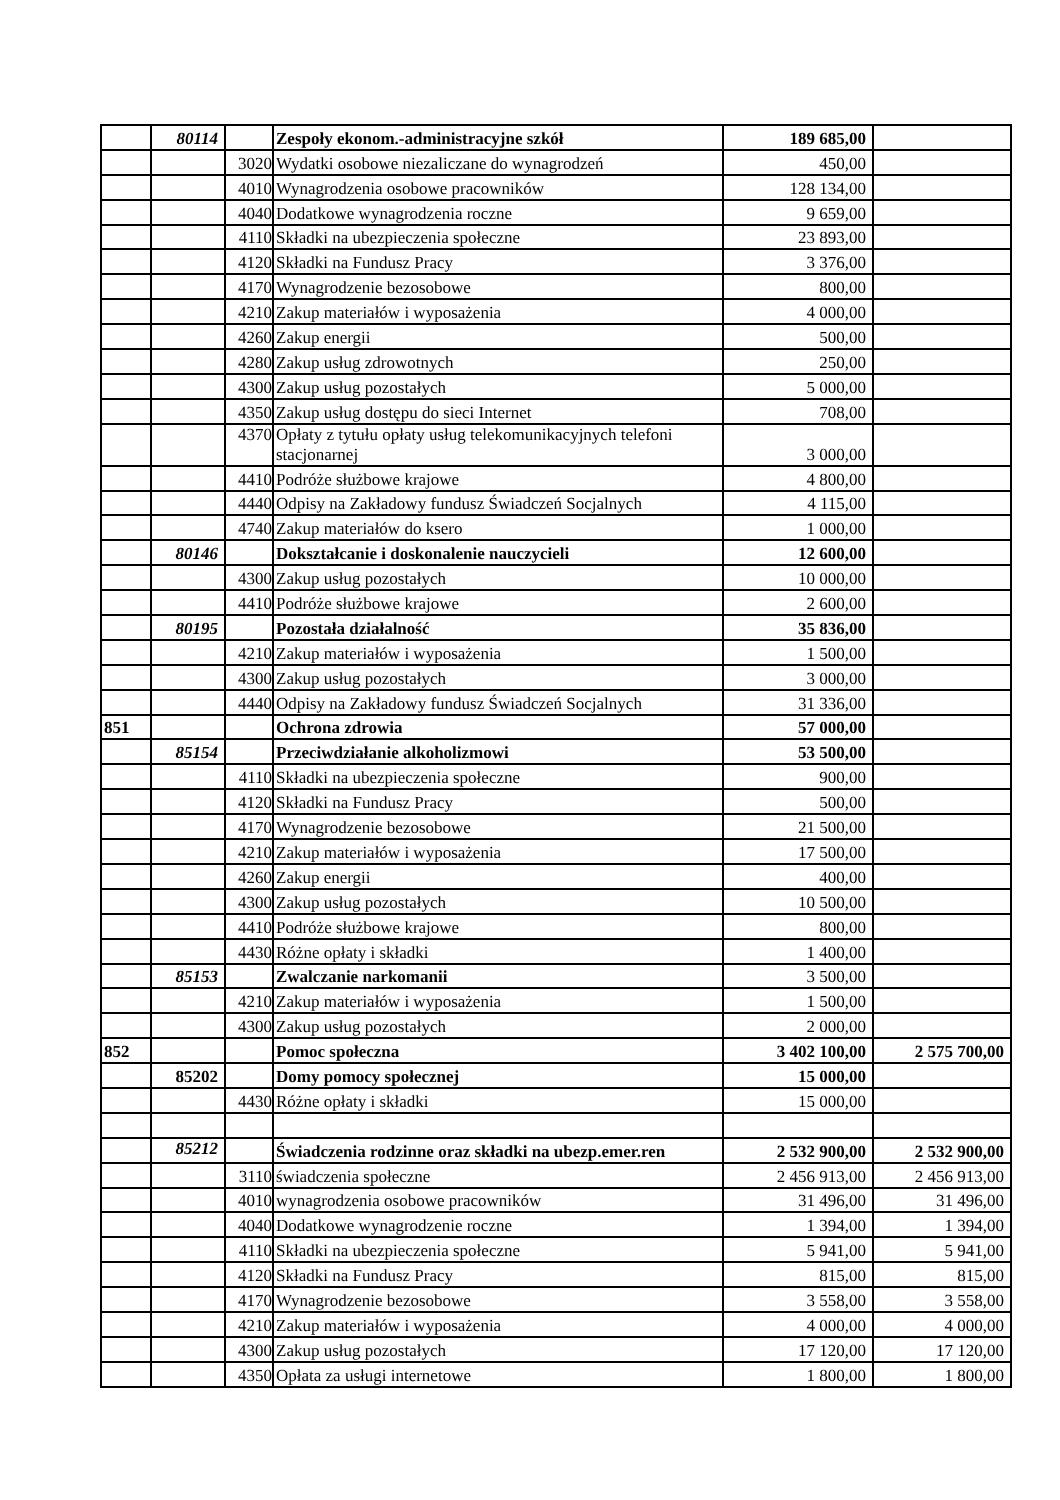| | 80114 | | Zespoły ekonom.-administracyjne szkół | 189 685,00 | |
| | | 3020 | Wydatki osobowe niezaliczane do wynagrodzeń | 450,00 | |
| | | 4010 | Wynagrodzenia osobowe pracowników | 128 134,00 | |
| | | 4040 | Dodatkowe wynagrodzenia roczne | 9 659,00 | |
| | | 4110 | Składki na ubezpieczenia społeczne | 23 893,00 | |
| | | 4120 | Składki na Fundusz Pracy | 3 376,00 | |
| | | 4170 | Wynagrodzenie bezosobowe | 800,00 | |
| | | 4210 | Zakup materiałów i wyposażenia | 4 000,00 | |
| | | 4260 | Zakup energii | 500,00 | |
| | | 4280 | Zakup usług zdrowotnych | 250,00 | |
| | | 4300 | Zakup usług pozostałych | 5 000,00 | |
| | | 4350 | Zakup usług dostępu do sieci Internet | 708,00 | |
| | | 4370 | Opłaty z tytułu opłaty usług telekomunikacyjnych telefoni stacjonarnej | 3 000,00 | |
| | | 4410 | Podróże służbowe krajowe | 4 800,00 | |
| | | 4440 | Odpisy na Zakładowy fundusz Świadczeń Socjalnych | 4 115,00 | |
| | | 4740 | Zakup materiałów do ksero | 1 000,00 | |
| | 80146 | | Dokształcanie i doskonalenie nauczycieli | 12 600,00 | |
| | | 4300 | Zakup usług pozostałych | 10 000,00 | |
| | | 4410 | Podróże służbowe krajowe | 2 600,00 | |
| | 80195 | | Pozostała działalność | 35 836,00 | |
| | | 4210 | Zakup materiałów i wyposażenia | 1 500,00 | |
| | | 4300 | Zakup usług pozostałych | 3 000,00 | |
| | | 4440 | Odpisy na Zakładowy fundusz Świadczeń Socjalnych | 31 336,00 | |
| 851 | | | Ochrona zdrowia | 57 000,00 | |
| | 85154 | | Przeciwdziałanie alkoholizmowi | 53 500,00 | |
| | | 4110 | Składki na ubezpieczenia społeczne | 900,00 | |
| | | 4120 | Składki na Fundusz Pracy | 500,00 | |
| | | 4170 | Wynagrodzenie bezosobowe | 21 500,00 | |
| | | 4210 | Zakup materiałów i wyposażenia | 17 500,00 | |
| | | 4260 | Zakup energii | 400,00 | |
| | | 4300 | Zakup usług pozostałych | 10 500,00 | |
| | | 4410 | Podróże służbowe krajowe | 800,00 | |
| | | 4430 | Różne opłaty i składki | 1 400,00 | |
| | 85153 | | Zwalczanie narkomanii | 3 500,00 | |
| | | 4210 | Zakup materiałów i wyposażenia | 1 500,00 | |
| | | 4300 | Zakup usług pozostałych | 2 000,00 | |
| 852 | | | Pomoc społeczna | 3 402 100,00 | 2 575 700,00 |
| | 85202 | | Domy pomocy społecznej | 15 000,00 | |
| | | 4430 | Różne opłaty i składki | 15 000,00 | |
| | 85212 | | Świadczenia rodzinne oraz składki na ubezp.emer.ren | 2 532 900,00 | 2 532 900,00 |
| | | 3110 | świadczenia społeczne | 2 456 913,00 | 2 456 913,00 |
| | | 4010 | wynagrodzenia osobowe pracowników | 31 496,00 | 31 496,00 |
| | | 4040 | Dodatkowe wynagrodzenie roczne | 1 394,00 | 1 394,00 |
| | | 4110 | Składki na ubezpieczenia społeczne | 5 941,00 | 5 941,00 |
| | | 4120 | Składki na Fundusz Pracy | 815,00 | 815,00 |
| | | 4170 | Wynagrodzenie bezosobowe | 3 558,00 | 3 558,00 |
| | | 4210 | Zakup materiałów i wyposażenia | 4 000,00 | 4 000,00 |
| | | 4300 | Zakup usług pozostałych | 17 120,00 | 17 120,00 |
| | | 4350 | Opłata za usługi internetowe | 1 800,00 | 1 800,00 |